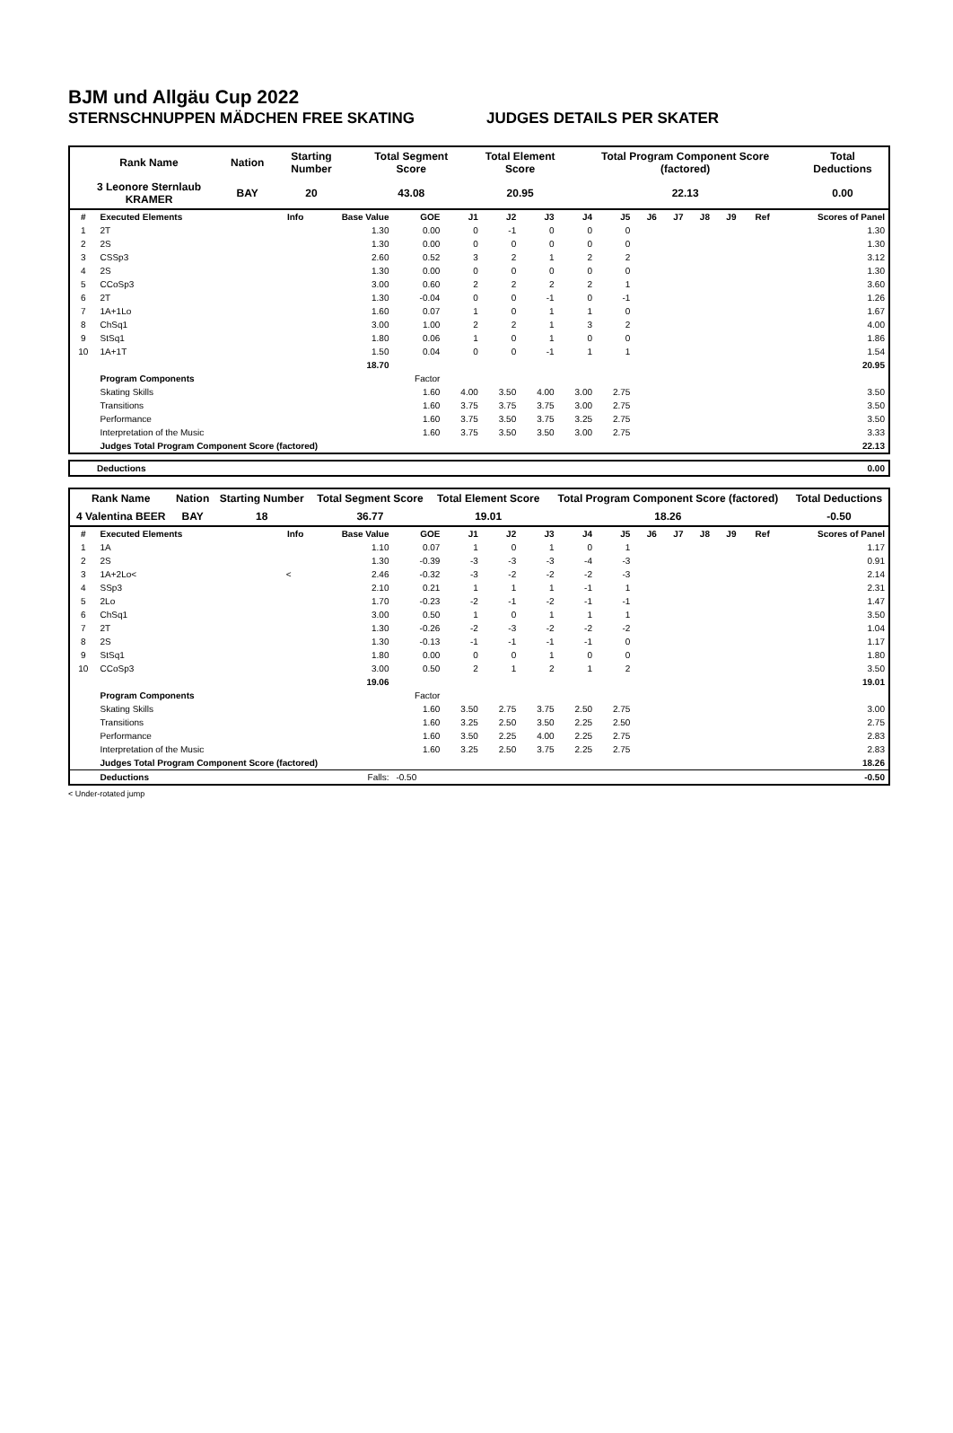BJM und Allgäu Cup 2022
STERNSCHNUPPEN MÄDCHEN FREE SKATING JUDGES DETAILS PER SKATER
| Rank Name | Nation | Starting Number | Total Segment Score | Total Element Score | Total Program Component Score (factored) | Total Deductions |
| 3 Leonore Sternlaub KRAMER | BAY | 20 | 43.08 | 20.95 | 22.13 | 0.00 |
| # | Executed Elements | Info | Base Value | GOE | J1 | J2 | J3 | J4 | J5 | J6 | J7 | J8 | J9 | Ref | Scores of Panel |
| 1 | 2T | | 1.30 | 0.00 | 0 | -1 | 0 | 0 | 0 | | | | | | 1.30 |
| 2 | 2S | | 1.30 | 0.00 | 0 | 0 | 0 | 0 | 0 | | | | | | 1.30 |
| 3 | CSSp3 | | 2.60 | 0.52 | 3 | 2 | 1 | 2 | 2 | | | | | | 3.12 |
| 4 | 2S | | 1.30 | 0.00 | 0 | 0 | 0 | 0 | 0 | | | | | | 1.30 |
| 5 | CCoSp3 | | 3.00 | 0.60 | 2 | 2 | 2 | 2 | 1 | | | | | | 3.60 |
| 6 | 2T | | 1.30 | -0.04 | 0 | 0 | -1 | 0 | -1 | | | | | | 1.26 |
| 7 | 1A+1Lo | | 1.60 | 0.07 | 1 | 0 | 1 | 1 | 0 | | | | | | 1.67 |
| 8 | ChSq1 | | 3.00 | 1.00 | 2 | 2 | 1 | 3 | 2 | | | | | | 4.00 |
| 9 | StSq1 | | 1.80 | 0.06 | 1 | 0 | 1 | 0 | 0 | | | | | | 1.86 |
| 10 | 1A+1T | | 1.50 | 0.04 | 0 | 0 | -1 | 1 | 1 | | | | | | 1.54 |
| | | | 18.70 | | | | | | | | | | | | 20.95 |
| | Program Components | | | Factor | | | | | | | | | | | |
| | Skating Skills | | | 1.60 | 4.00 | 3.50 | 4.00 | 3.00 | 2.75 | | | | | | 3.50 |
| | Transitions | | | 1.60 | 3.75 | 3.75 | 3.75 | 3.00 | 2.75 | | | | | | 3.50 |
| | Performance | | | 1.60 | 3.75 | 3.50 | 3.75 | 3.25 | 2.75 | | | | | | 3.50 |
| | Interpretation of the Music | | | 1.60 | 3.75 | 3.50 | 3.50 | 3.00 | 2.75 | | | | | | 3.33 |
| | Judges Total Program Component Score (factored) | | | | | | | | | | | | | | 22.13 |
| Deductions | 0.00 |
| Rank Name | Nation | Starting Number | Total Segment Score | Total Element Score | Total Program Component Score (factored) | Total Deductions |
| 4 Valentina BEER | BAY | 18 | 36.77 | 19.01 | 18.26 | -0.50 |
| # | Executed Elements | Info | Base Value | GOE | J1 | J2 | J3 | J4 | J5 | J6 | J7 | J8 | J9 | Ref | Scores of Panel |
| 1 | 1A | | 1.10 | 0.07 | 1 | 0 | 1 | 0 | 1 | | | | | | 1.17 |
| 2 | 2S | | 1.30 | -0.39 | -3 | -3 | -3 | -4 | -3 | | | | | | 0.91 |
| 3 | 1A+2Lo< | < | 2.46 | -0.32 | -3 | -2 | -2 | -2 | -3 | | | | | | 2.14 |
| 4 | SSp3 | | 2.10 | 0.21 | 1 | 1 | 1 | -1 | 1 | | | | | | 2.31 |
| 5 | 2Lo | | 1.70 | -0.23 | -2 | -1 | -2 | -1 | -1 | | | | | | 1.47 |
| 6 | ChSq1 | | 3.00 | 0.50 | 1 | 0 | 1 | 1 | 1 | | | | | | 3.50 |
| 7 | 2T | | 1.30 | -0.26 | -2 | -3 | -2 | -2 | -2 | | | | | | 1.04 |
| 8 | 2S | | 1.30 | -0.13 | -1 | -1 | -1 | -1 | 0 | | | | | | 1.17 |
| 9 | StSq1 | | 1.80 | 0.00 | 0 | 0 | 1 | 0 | 0 | | | | | | 1.80 |
| 10 | CCoSp3 | | 3.00 | 0.50 | 2 | 1 | 2 | 1 | 2 | | | | | | 3.50 |
| | | | 19.06 | | | | | | | | | | | | 19.01 |
| | Program Components | | | Factor | | | | | | | | | | | |
| | Skating Skills | | | 1.60 | 3.50 | 2.75 | 3.75 | 2.50 | 2.75 | | | | | | 3.00 |
| | Transitions | | | 1.60 | 3.25 | 2.50 | 3.50 | 2.25 | 2.50 | | | | | | 2.75 |
| | Performance | | | 1.60 | 3.50 | 2.25 | 4.00 | 2.25 | 2.75 | | | | | | 2.83 |
| | Interpretation of the Music | | | 1.60 | 3.25 | 2.50 | 3.75 | 2.25 | 2.75 | | | | | | 2.83 |
| | Judges Total Program Component Score (factored) | | | | | | | | | | | | | | 18.26 |
| | Deductions | | Falls: | -0.50 | | | | | | | | | | | -0.50 |
< Under-rotated jump